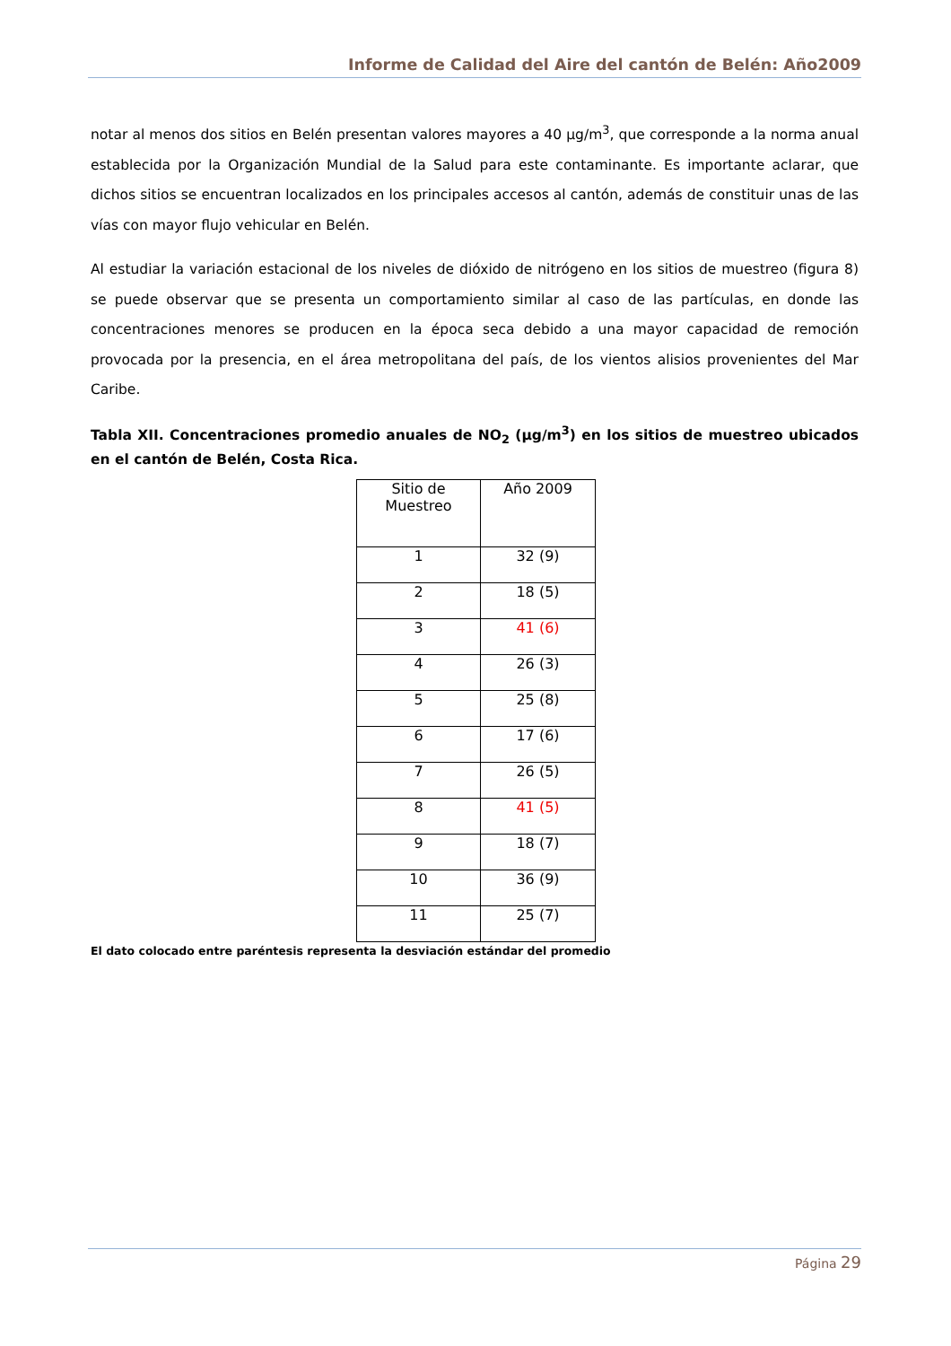Informe de Calidad del Aire del cantón de Belén: Año2009
notar al menos dos sitios en Belén presentan valores mayores a 40 µg/m<sup>3</sup>, que corresponde a la norma anual establecida por la Organización Mundial de la Salud para este contaminante. Es importante aclarar, que dichos sitios se encuentran localizados en los principales accesos al cantón, además de constituir unas de las vías con mayor flujo vehicular en Belén.
Al estudiar la variación estacional de los niveles de dióxido de nitrógeno en los sitios de muestreo (figura 8) se puede observar que se presenta un comportamiento similar al caso de las partículas, en donde las concentraciones menores se producen en la época seca debido a una mayor capacidad de remoción provocada por la presencia, en el área metropolitana del país, de los vientos alisios provenientes del Mar Caribe.
Tabla XII. Concentraciones promedio anuales de NO<sub>2</sub> (µg/m<sup>3</sup>) en los sitios de muestreo ubicados en el cantón de Belén, Costa Rica.
| Sitio de Muestreo | Año 2009 |
| 1 | 32 (9) |
| 2 | 18 (5) |
| 3 | 41 (6) |
| 4 | 26 (3) |
| 5 | 25 (8) |
| 6 | 17 (6) |
| 7 | 26 (5) |
| 8 | 41 (5) |
| 9 | 18 (7) |
| 10 | 36 (9) |
| 11 | 25 (7) |
El dato colocado entre paréntesis representa la desviación estándar del promedio
Página 29